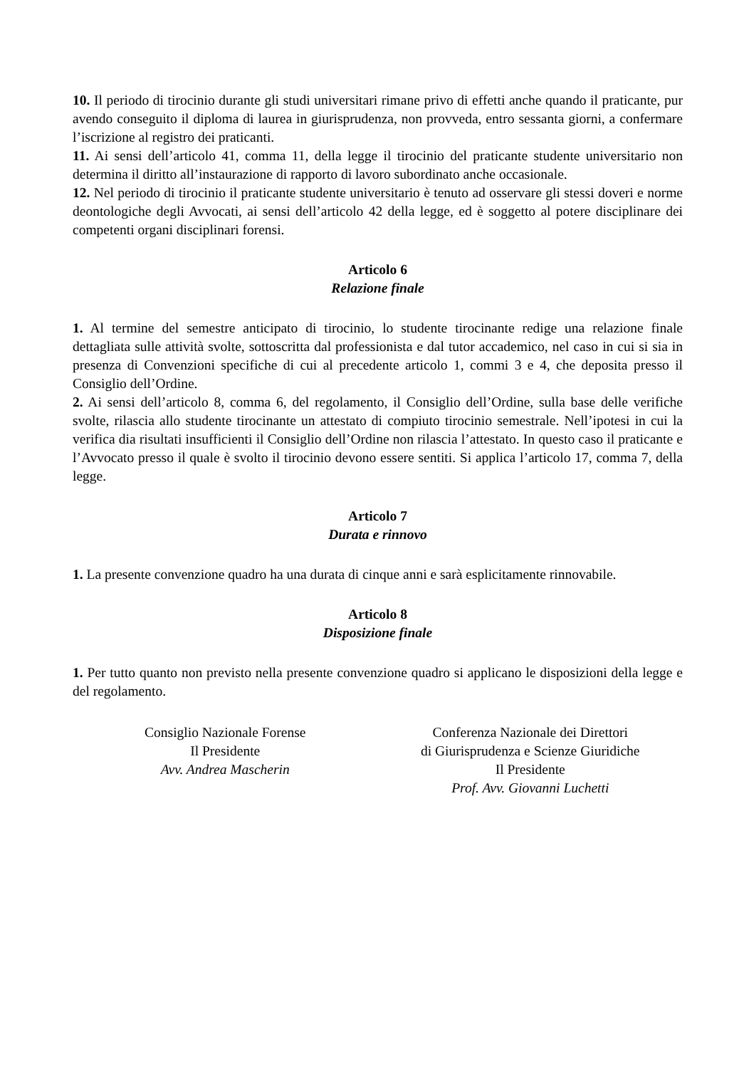10. Il periodo di tirocinio durante gli studi universitari rimane privo di effetti anche quando il praticante, pur avendo conseguito il diploma di laurea in giurisprudenza, non provveda, entro sessanta giorni, a confermare l’iscrizione al registro dei praticanti.
11. Ai sensi dell’articolo 41, comma 11, della legge il tirocinio del praticante studente universitario non determina il diritto all’instaurazione di rapporto di lavoro subordinato anche occasionale.
12. Nel periodo di tirocinio il praticante studente universitario è tenuto ad osservare gli stessi doveri e norme deontologiche degli Avvocati, ai sensi dell’articolo 42 della legge, ed è soggetto al potere disciplinare dei competenti organi disciplinari forensi.
Articolo 6
Relazione finale
1. Al termine del semestre anticipato di tirocinio, lo studente tirocinante redige una relazione finale dettagliata sulle attività svolte, sottoscritta dal professionista e dal tutor accademico, nel caso in cui si sia in presenza di Convenzioni specifiche di cui al precedente articolo 1, commi 3 e 4, che deposita presso il Consiglio dell’Ordine.
2. Ai sensi dell’articolo 8, comma 6, del regolamento, il Consiglio dell’Ordine, sulla base delle verifiche svolte, rilascia allo studente tirocinante un attestato di compiuto tirocinio semestrale. Nell’ipotesi in cui la verifica dia risultati insufficienti il Consiglio dell’Ordine non rilascia l’attestato. In questo caso il praticante e l’Avvocato presso il quale è svolto il tirocinio devono essere sentiti. Si applica l’articolo 17, comma 7, della legge.
Articolo 7
Durata e rinnovo
1. La presente convenzione quadro ha una durata di cinque anni e sarà esplicitamente rinnovabile.
Articolo 8
Disposizione finale
1. Per tutto quanto non previsto nella presente convenzione quadro si applicano le disposizioni della legge e del regolamento.
Consiglio Nazionale Forense
Il Presidente
Avv. Andrea Mascherin
Conferenza Nazionale dei Direttori
di Giurisprudenza e Scienze Giuridiche
Il Presidente
Prof. Avv. Giovanni Luchetti